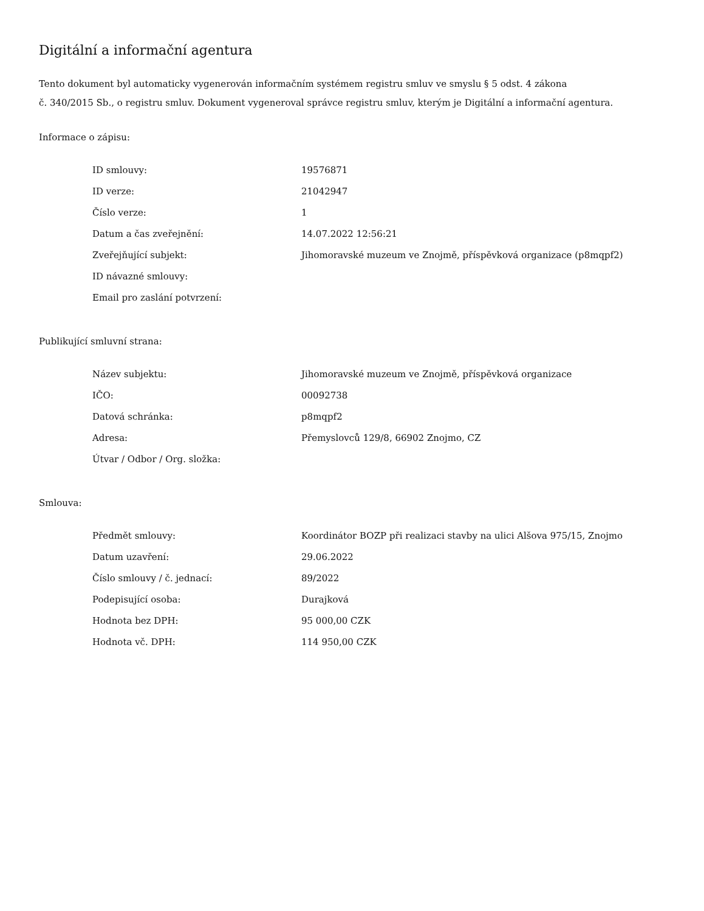Digitální a informační agentura
Tento dokument byl automaticky vygenerován informačním systémem registru smluv ve smyslu § 5 odst. 4 zákona
č. 340/2015 Sb., o registru smluv. Dokument vygeneroval správce registru smluv, kterým je Digitální a informační agentura.
Informace o zápisu:
| ID smlouvy: | 19576871 |
| ID verze: | 21042947 |
| Číslo verze: | 1 |
| Datum a čas zveřejnění: | 14.07.2022 12:56:21 |
| Zveřejňující subjekt: | Jihomoravské muzeum ve Znojmě, příspěvková organizace (p8mqpf2) |
| ID návazné smlouvy: | |
| Email pro zaslání potvrzení: | |
Publikující smluvní strana:
| Název subjektu: | Jihomoravské muzeum ve Znojmě, příspěvková organizace |
| IČO: | 00092738 |
| Datová schránka: | p8mqpf2 |
| Adresa: | Přemyslovců 129/8, 66902 Znojmo, CZ |
| Útvar / Odbor / Org. složka: | |
Smlouva:
| Předmět smlouvy: | Koordinátor BOZP při realizaci stavby na ulici Alšova 975/15, Znojmo |
| Datum uzavření: | 29.06.2022 |
| Číslo smlouvy / č. jednací: | 89/2022 |
| Podepisující osoba: | Durajková |
| Hodnota bez DPH: | 95 000,00 CZK |
| Hodnota vč. DPH: | 114 950,00 CZK |